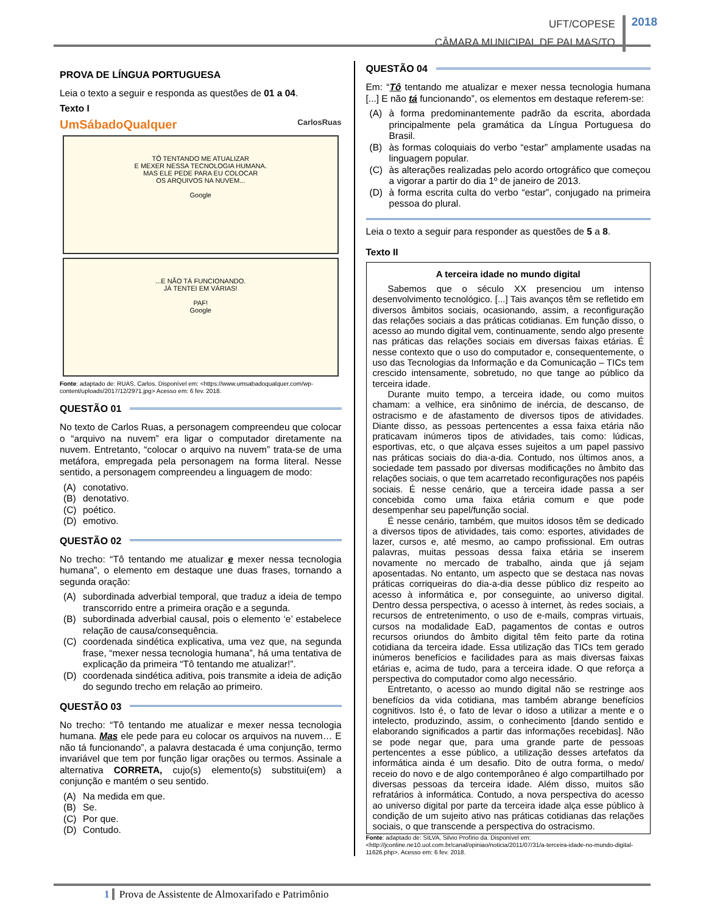UFT/COPESE
CÂMARA MUNICIPAL DE PALMAS/TO
2018
PROVA DE LÍNGUA PORTUGUESA
Leia o texto a seguir e responda as questões de 01 a 04.
Texto I
UmSábadoQualquer CarlosRuas
TÔ TENTANDO ME ATUALIZAR
E MEXER NESSA TECNOLOGIA HUMANA.
MAS ELE PEDE PARA EU COLOCAR
OS ARQUIVOS NA NUVEM...
Google
...E NÃO TÁ FUNCIONANDO.
JÁ TENTEI EM VÁRIAS!
PAF!
Google
Fonte: adaptado de: RUAS, Carlos. Disponível em: <https://www.umsabadoqualquer.com/wp-content/uploads/2017/12/2971.jpg> Acesso em: 6 fev. 2018.
QUESTÃO 01
No texto de Carlos Ruas, a personagem compreendeu que colocar o “arquivo na nuvem” era ligar o computador diretamente na nuvem. Entretanto, “colocar o arquivo na nuvem” trata-se de uma metáfora, empregada pela personagem na forma literal. Nesse sentido, a personagem compreendeu a linguagem de modo:
(A) conotativo.
(B) denotativo.
(C) poético.
(D) emotivo.
QUESTÃO 02
No trecho: “Tô tentando me atualizar e mexer nessa tecnologia humana”, o elemento em destaque une duas frases, tornando a segunda oração:
(A) subordinada adverbial temporal, que traduz a ideia de tempo transcorrido entre a primeira oração e a segunda.
(B) subordinada adverbial causal, pois o elemento ‘e’ estabelece relação de causa/consequência.
(C) coordenada sindética explicativa, uma vez que, na segunda frase, “mexer nessa tecnologia humana”, há uma tentativa de explicação da primeira “Tô tentando me atualizar!”.
(D) coordenada sindética aditiva, pois transmite a ideia de adição do segundo trecho em relação ao primeiro.
QUESTÃO 03
No trecho: “Tô tentando me atualizar e mexer nessa tecnologia humana. Mas ele pede para eu colocar os arquivos na nuvem… E não tá funcionando”, a palavra destacada é uma conjunção, termo invariável que tem por função ligar orações ou termos. Assinale a alternativa CORRETA, cujo(s) elemento(s) substitui(em) a conjunção e mantém o seu sentido.
(A) Na medida em que.
(B) Se.
(C) Por que.
(D) Contudo.
QUESTÃO 04
Em: “Tô tentando me atualizar e mexer nessa tecnologia humana [...] E não tá funcionando”, os elementos em destaque referem-se:
(A) à forma predominantemente padrão da escrita, abordada principalmente pela gramática da Língua Portuguesa do Brasil.
(B) às formas coloquiais do verbo “estar” amplamente usadas na linguagem popular.
(C) às alterações realizadas pelo acordo ortográfico que começou a vigorar a partir do dia 1º de janeiro de 2013.
(D) à forma escrita culta do verbo “estar”, conjugado na primeira pessoa do plural.
Leia o texto a seguir para responder as questões de 5 a 8.
Texto II
A terceira idade no mundo digital
Sabemos que o século XX presenciou um intenso desenvolvimento tecnológico. [...] Tais avanços têm se refletido em diversos âmbitos sociais, ocasionando, assim, a reconfiguração das relações sociais a das práticas cotidianas. Em função disso, o acesso ao mundo digital vem, continuamente, sendo algo presente nas práticas das relações sociais em diversas faixas etárias. É nesse contexto que o uso do computador e, consequentemente, o uso das Tecnologias da Informação e da Comunicação – TICs tem crescido intensamente, sobretudo, no que tange ao público da terceira idade.
Durante muito tempo, a terceira idade, ou como muitos chamam: a velhice, era sinônimo de inércia, de descanso, de ostracismo e de afastamento de diversos tipos de atividades. Diante disso, as pessoas pertencentes a essa faixa etária não praticavam inúmeros tipos de atividades, tais como: lúdicas, esportivas, etc, o que alçava esses sujeitos a um papel passivo nas práticas sociais do dia-a-dia. Contudo, nos últimos anos, a sociedade tem passado por diversas modificações no âmbito das relações sociais, o que tem acarretado reconfigurações nos papéis sociais. É nesse cenário, que a terceira idade passa a ser concebida como uma faixa etária comum e que pode desempenhar seu papel/função social.
É nesse cenário, também, que muitos idosos têm se dedicado a diversos tipos de atividades, tais como: esportes, atividades de lazer, cursos e, até mesmo, ao campo profissional. Em outras palavras, muitas pessoas dessa faixa etária se inserem novamente no mercado de trabalho, ainda que já sejam aposentadas. No entanto, um aspecto que se destaca nas novas práticas corriqueiras do dia-a-dia desse público diz respeito ao acesso à informática e, por conseguinte, ao universo digital. Dentro dessa perspectiva, o acesso à internet, às redes sociais, a recursos de entretenimento, o uso de e-mails, compras virtuais, cursos na modalidade EaD, pagamentos de contas e outros recursos oriundos do âmbito digital têm feito parte da rotina cotidiana da terceira idade. Essa utilização das TICs tem gerado inúmeros benefícios e facilidades para as mais diversas faixas etárias e, acima de tudo, para a terceira idade. O que reforça a perspectiva do computador como algo necessário.
Entretanto, o acesso ao mundo digital não se restringe aos benefícios da vida cotidiana, mas também abrange benefícios cognitivos. Isto é, o fato de levar o idoso a utilizar a mente e o intelecto, produzindo, assim, o conhecimento [dando sentido e elaborando significados a partir das informações recebidas]. Não se pode negar que, para uma grande parte de pessoas pertencentes a esse público, a utilização desses artefatos da informática ainda é um desafio. Dito de outra forma, o medo/ receio do novo e de algo contemporâneo é algo compartilhado por diversas pessoas da terceira idade. Além disso, muitos são refratários à informática. Contudo, a nova perspectiva do acesso ao universo digital por parte da terceira idade alça esse público à condição de um sujeito ativo nas práticas cotidianas das relações sociais, o que transcende a perspectiva do ostracismo.
Fonte: adaptado de: SILVA, Silvio Profírio da. Disponível em: <http://jconline.ne10.uol.com.br/canal/opiniao/noticia/2011/07/31/a-terceira-idade-no-mundo-digital-11626.php>. Acesso em: 6 fev. 2018.
1 Prova de Assistente de Almoxarifado e Patrimônio